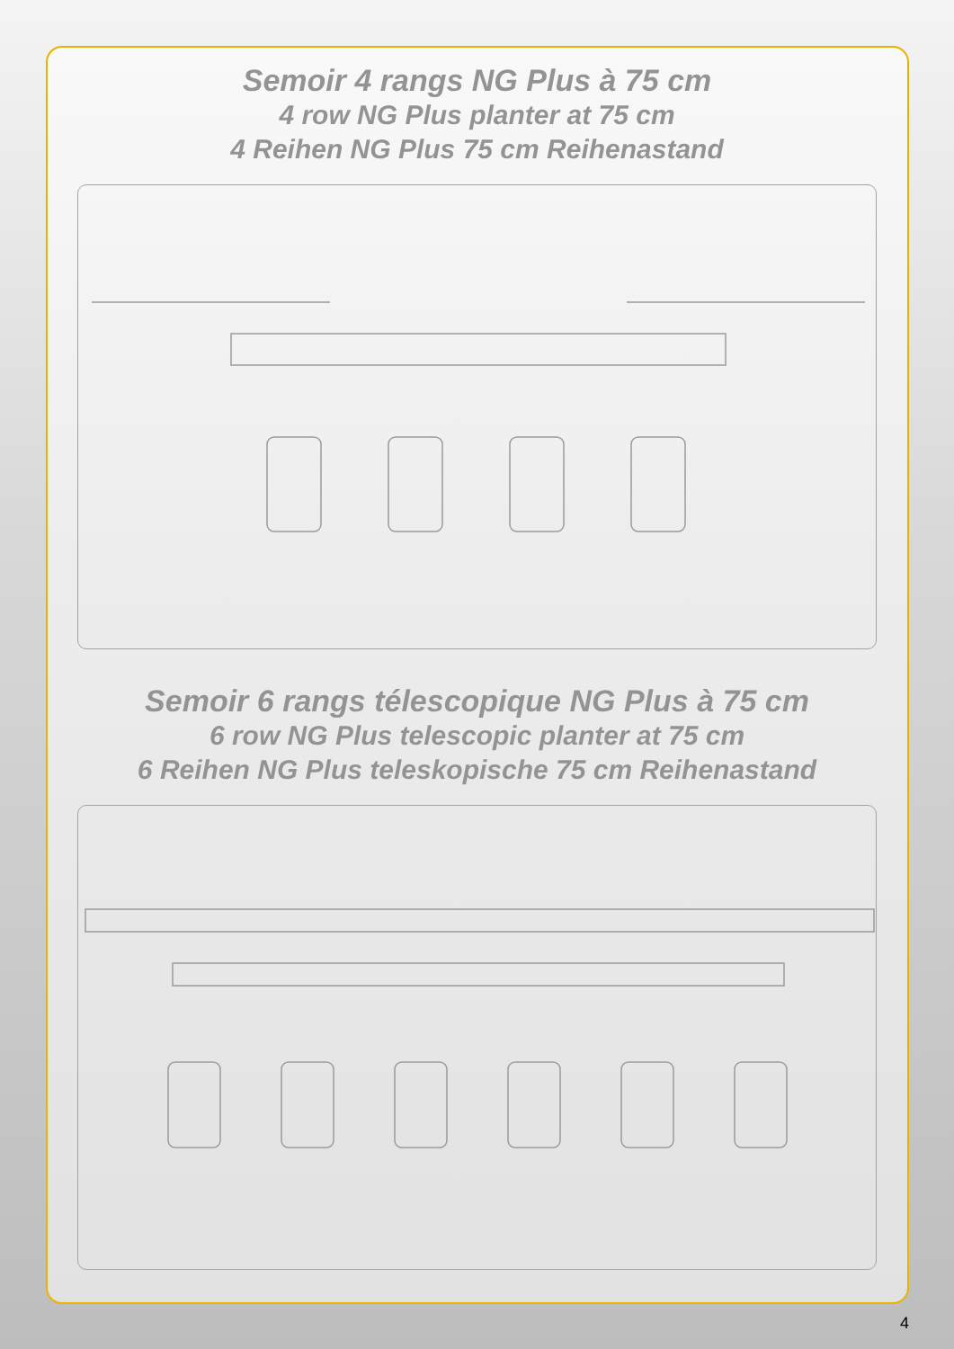Semoir 4 rangs NG Plus à 75 cm
4 row NG Plus planter at 75 cm
4 Reihen NG Plus 75 cm Reihenastand
Semoir 6 rangs télescopique NG Plus à 75 cm
6 row NG Plus telescopic planter at 75 cm
6 Reihen NG Plus teleskopische 75 cm Reihenastand
4